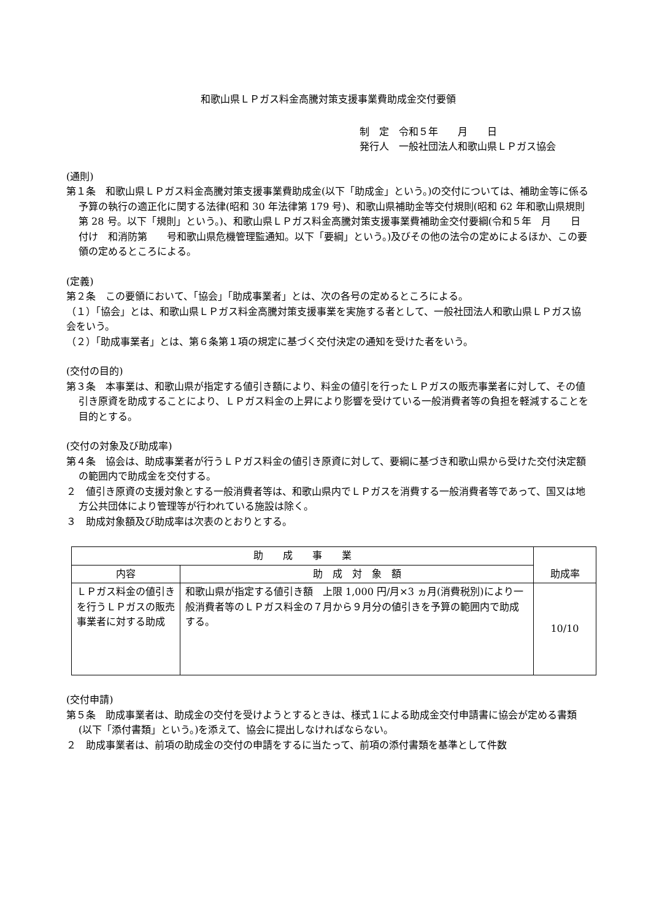和歌山県ＬＰガス料金高騰対策支援事業費助成金交付要領
制　定　令和５年　　月　　日
発行人　一般社団法人和歌山県ＬＰガス協会
(通則)
第１条　和歌山県ＬＰガス料金高騰対策支援事業費助成金(以下「助成金」という。)の交付については、補助金等に係る予算の執行の適正化に関する法律(昭和 30 年法律第 179 号)、和歌山県補助金等交付規則(昭和 62 年和歌山県規則第 28 号。以下「規則」という。)、和歌山県ＬＰガス料金高騰対策支援事業費補助金交付要綱(令和５年　月　　日付け　和消防第　　号和歌山県危機管理監通知。以下「要綱」という。)及びその他の法令の定めによるほか、この要領の定めるところによる。
(定義)
第２条　この要領において、「協会」「助成事業者」とは、次の各号の定めるところによる。
（１）「協会」とは、和歌山県ＬＰガス料金高騰対策支援事業を実施する者として、一般社団法人和歌山県ＬＰガス協会をいう。
（２）「助成事業者」とは、第６条第１項の規定に基づく交付決定の通知を受けた者をいう。
(交付の目的)
第３条　本事業は、和歌山県が指定する値引き額により、料金の値引を行ったＬＰガスの販売事業者に対して、その値引き原資を助成することにより、ＬＰガス料金の上昇により影響を受けている一般消費者等の負担を軽減することを目的とする。
(交付の対象及び助成率)
第４条　協会は、助成事業者が行うＬＰガス料金の値引き原資に対して、要綱に基づき和歌山県から受けた交付決定額の範囲内で助成金を交付する。
２　値引き原資の支援対象とする一般消費者等は、和歌山県内でＬＰガスを消費する一般消費者等であって、国又は地方公共団体により管理等が行われている施設は除く。
３　助成対象額及び助成率は次表のとおりとする。
| 助 成 事 業 | | 助成率 |
| --- | --- | --- |
| 内容 | 助 成 対 象 額 | |
| ＬＰガス料金の値引きを行うＬＰガスの販売事業者に対する助成 | 和歌山県が指定する値引き額 上限 1,000 円/月×3 ヵ月(消費税別)により一般消費者等のＬＰガス料金の７月から９月分の値引きを予算の範囲内で助成する。 | 10/10 |
(交付申請)
第５条　助成事業者は、助成金の交付を受けようとするときは、様式１による助成金交付申請書に協会が定める書類(以下「添付書類」という。)を添えて、協会に提出しなければならない。
２　助成事業者は、前項の助成金の交付の申請をするに当たって、前項の添付書類を基準として件数